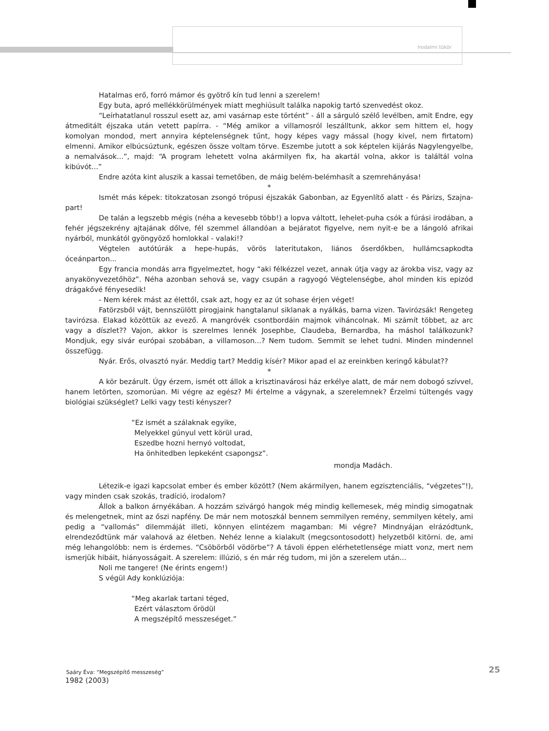Irodalmi tükör
Hatalmas erő, forró mámor és gyötrő kín tud lenni a szerelem!
Egy buta, apró mellékkörülmények miatt meghiúsult találka napokig tartó szenvedést okoz.
“Leírhatatlanul rosszul esett az, ami vasárnap este történt” - áll a sárguló szélő levélben, amit Endre, egy átmeditált éjszaka után vetett papírra. - “Még amikor a villamosról leszálltunk, akkor sem hittem el, hogy komolyan mondod, mert annyira képtelenségnek tűnt, hogy képes vagy mással (hogy kivel, nem firtatom) elmenni. Amikor elbúcsúztunk, egészen össze voltam törve. Eszembe jutott a sok képtelen kijárás Nagylengyelbe, a nemalvások...”, majd: “A program lehetett volna akármilyen fix, ha akartál volna, akkor is találtál volna kibúvót...”
Endre azóta kint aluszik a kassai temetőben, de máig belém-belémhasít a szemrehányása!
*
Ismét más képek: titokzatosan zsongó trópusi éjszakák Gabonban, az Egyenlítő alatt - és Párizs, Szajna-part!
De talán a legszebb mégis (néha a kevesebb több!) a lopva váltott, lehelet-puha csók a fúrási irodában, a fehér jégszekrény ajtajának dőlve, fél szemmel állandóan a bejáratot figyelve, nem nyit-e be a lángoló afrikai nyárból, munkától gyöngyöző homlokkal - valaki!?
Végtelen autótúrák a hepe-hupás, vörös lateritutakon, liános őserdőkben, hullámcsapkodta óceánparton...
Egy francia mondás arra figyelmeztet, hogy “aki félkézzel vezet, annak útja vagy az árokba visz, vagy az anyakönyvezetőhöz”. Néha azonban sehová se, vagy csupán a ragyogó Végtelenségbe, ahol minden kis epizód drágakővé fényesedik!
- Nem kérek mást az élettől, csak azt, hogy ez az út sohase érjen véget!
Fatörzsből vájt, bennszülött pirogjaink hangtalanul siklanak a nyálkás, barna vizen. Tavirózsák! Rengeteg tavirózsa. Elakad közöttük az evező. A mangróvék csontbordáin majmok viháncolnak. Mi számít többet, az arc vagy a díszlet?? Vajon, akkor is szerelmes lennék Josephbe, Claudeba, Bernardba, ha máshol találkozunk? Mondjuk, egy sivár európai szobában, a villamoson...? Nem tudom. Semmit se lehet tudni. Minden mindennel összefügg.
Nyár. Erős, olvasztó nyár. Meddig tart? Meddig kísér? Mikor apad el az ereinkben keringő kábulat??
*
A kör bezárult. Úgy érzem, ismét ott állok a krisztinavárosi ház erkélye alatt, de már nem dobogó szívvel, hanem letörten, szomorúan. Mi végre az egész? Mi értelme a vágynak, a szerelemnek? Érzelmi túltengés vagy biológiai szükséglet? Lelki vagy testi kényszer?
“Ez ismét a szálaknak egyike,
Melyekkel gúnyul vett körül urad,
Eszedbe hozni hernyó voltodat,
Ha önhitedben lepkeként csapongsz”.
mondja Madách.
Létezik-e igazi kapcsolat ember és ember között? (Nem akármilyen, hanem egzisztenciális, “végzetes”!), vagy minden csak szokás, tradíció, irodalom?
Állok a balkon árnyékában. A hozzám szivárgó hangok még mindig kellemesek, még mindig simogatnak és melengetnek, mint az őszi napfény. De már nem motoszkál bennem semmilyen remény, semmilyen kétely, ami pedig a “vallomás” dilemmáját illeti, könnyen elintézem magamban: Mi végre? Mindnyájan elrázódtunk, elrendeződtünk már valahová az életben. Nehéz lenne a kialakult (megcsontosodott) helyzetből kitörni. de, ami még lehangolóbb: nem is érdemes. “Csöbörből vödörbe”? A távoli éppen elérhetetlensége miatt vonz, mert nem ismerjük hibáit, hiányosságait. A szerelem: illúzió, s én már rég tudom, mi jön a szerelem után...
Noli me tangere! (Ne érints engem!)
S végül Ady konklúziója:
“Meg akarlak tartani téged,
Ezért választom őrödül
A megszépítő messzeséget.”
1982 (2003)
Saáry Éva: “Megszépítő messzeség”
25